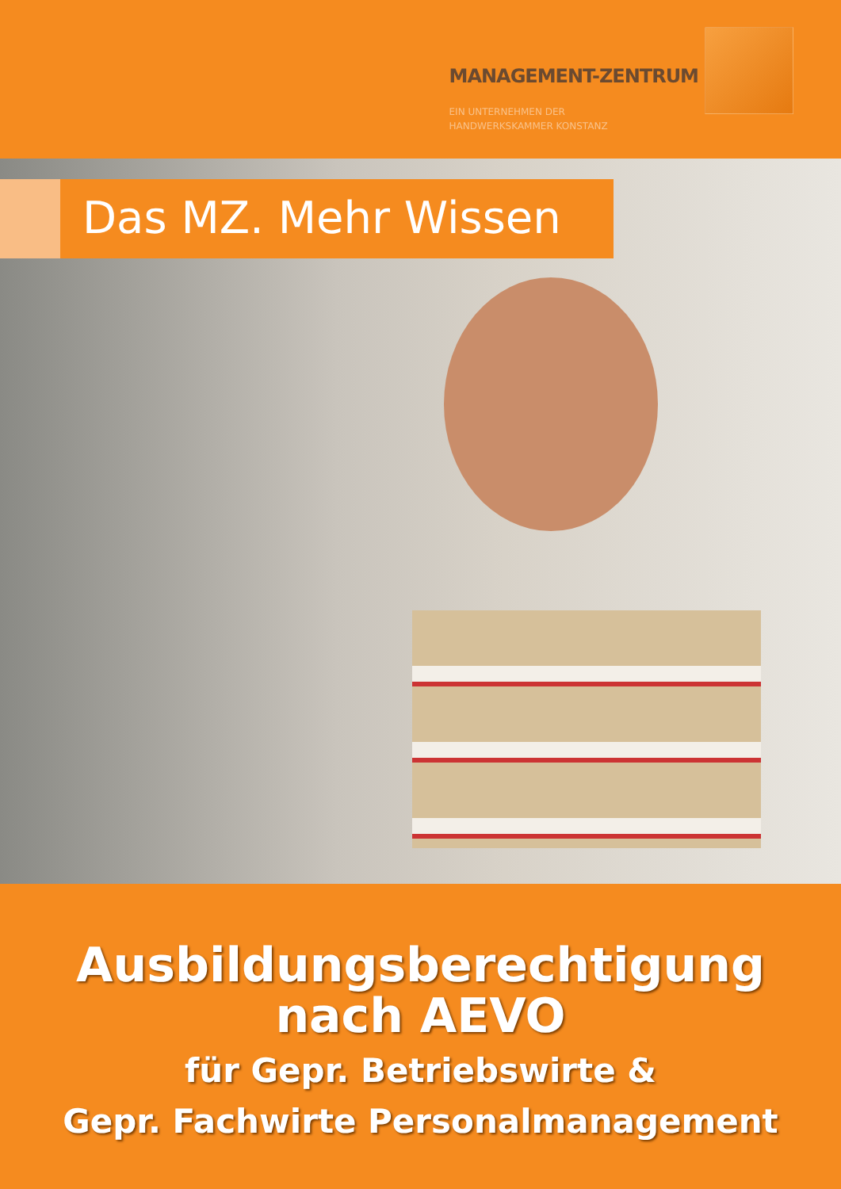MANAGEMENT-ZENTRUM
EIN UNTERNEHMEN DER
HANDWERKSKAMMER KONSTANZ
Das MZ. Mehr Wissen
Ausbildungsberechtigung
nach AEVO
für Gepr. Betriebswirte &
Gepr. Fachwirte Personalmanagement